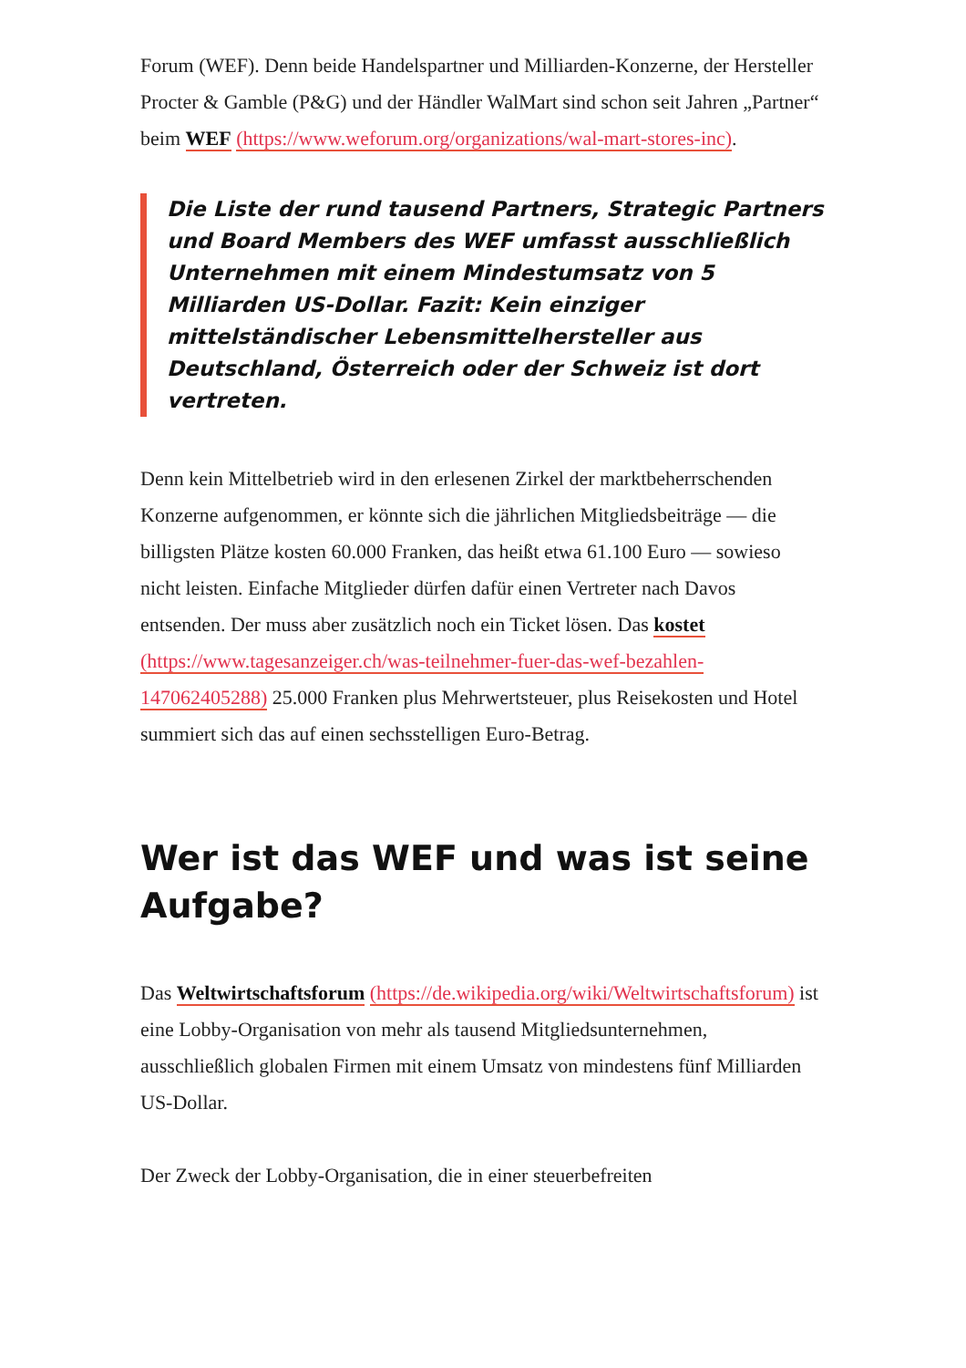Forum (WEF). Denn beide Handelspartner und Milliarden-Konzerne, der Hersteller Procter & Gamble (P&G) und der Händler WalMart sind schon seit Jahren „Partner“ beim WEF (https://www.weforum.org/organizations/wal-mart-stores-inc).
Die Liste der rund tausend Partners, Strategic Partners und Board Members des WEF umfasst ausschließlich Unternehmen mit einem Mindestumsatz von 5 Milliarden US-Dollar. Fazit: Kein einziger mittelständischer Lebensmittelhersteller aus Deutschland, Österreich oder der Schweiz ist dort vertreten.
Denn kein Mittelbetrieb wird in den erlesenen Zirkel der marktbeherrschenden Konzerne aufgenommen, er könnte sich die jährlichen Mitgliedsbeiträge — die billigsten Plätze kosten 60.000 Franken, das heißt etwa 61.100 Euro — sowieso nicht leisten. Einfache Mitglieder dürfen dafür einen Vertreter nach Davos entsenden. Der muss aber zusätzlich noch ein Ticket lösen. Das kostet (https://www.tagesanzeiger.ch/was-teilnehmer-fuer-das-wef-bezahlen-147062405288) 25.000 Franken plus Mehrwertsteuer, plus Reisekosten und Hotel summiert sich das auf einen sechsstelligen Euro-Betrag.
Wer ist das WEF und was ist seine Aufgabe?
Das Weltwirtschaftsforum (https://de.wikipedia.org/wiki/Weltwirtschaftsforum) ist eine Lobby-Organisation von mehr als tausend Mitgliedsunternehmen, ausschließlich globalen Firmen mit einem Umsatz von mindestens fünf Milliarden US-Dollar.
Der Zweck der Lobby-Organisation, die in einer steuerbefreiten